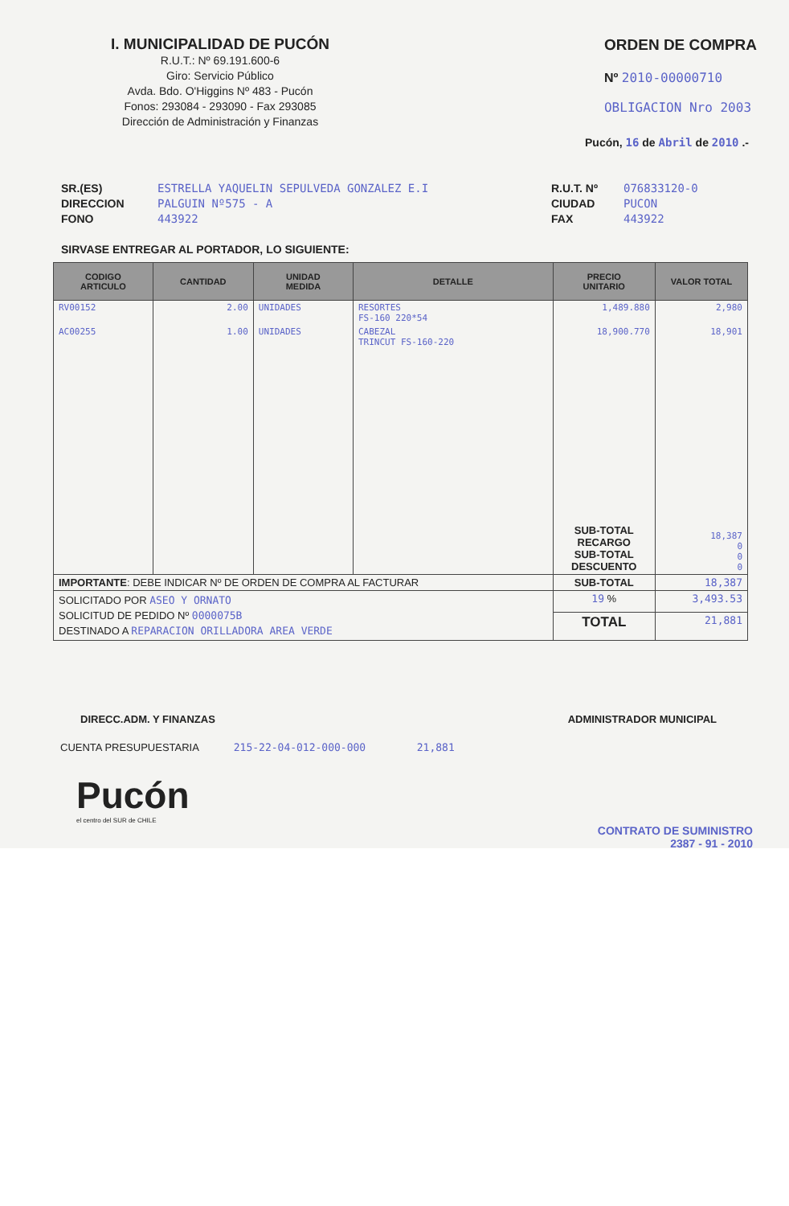I. MUNICIPALIDAD DE PUCÓN
R.U.T.: Nº 69.191.600-6
Giro: Servicio Público
Avda. Bdo. O'Higgins Nº 483 - Pucón
Fonos: 293084 - 293090 - Fax 293085
Dirección de Administración y Finanzas
ORDEN DE COMPRA
Nº 2010-00000710
OBLIGACION Nro 2003
Pucón, 16 de Abril de 2010 .-
SR.(ES)
DIRECCION
FONO
ESTRELLA YAQUELIN SEPULVEDA GONZALEZ E.I
PALGUIN Nº575 - A
443922
R.U.T. Nº
CIUDAD
FAX
076833120-0
PUCON
443922
SIRVASE ENTREGAR AL PORTADOR, LO SIGUIENTE:
| CODIGO ARTICULO | CANTIDAD | UNIDAD MEDIDA | DETALLE | PRECIO UNITARIO | VALOR TOTAL |
| --- | --- | --- | --- | --- | --- |
| RV00152 | 2.00 | UNIDADES | RESORTES FS-160 220*54 | 1,489.880 | 2,980 |
| AC00255 | 1.00 | UNIDADES | CABEZAL TRINCUT FS-160-220 | 18,900.770 | 18,901 |
| | | | | SUB-TOTAL RECARGO SUB-TOTAL DESCUENTO | 18,387 0 0 0 |
| IMPORTANTE : DEBE INDICAR Nº DE ORDEN DE COMPRA AL FACTURAR | | | | SUB-TOTAL | 18,387 |
| SOLICITADO POR ASEO Y ORNATO SOLICITUD DE PEDIDO Nº 0000075B DESTINADO A REPARACION ORILLADORA AREA VERDE | | | | 19 % | 3,493.53 |
| | | | | TOTAL | 21,881 |
DIRECC.ADM. Y FINANZAS ADMINISTRADOR MUNICIPAL
CUENTA PRESUPUESTARIA 215-22-04-012-000-000 21,881
Pucón
el centro del SUR de CHILE
CONTRATO DE SUMINISTRO
2387 - 91 - 2010